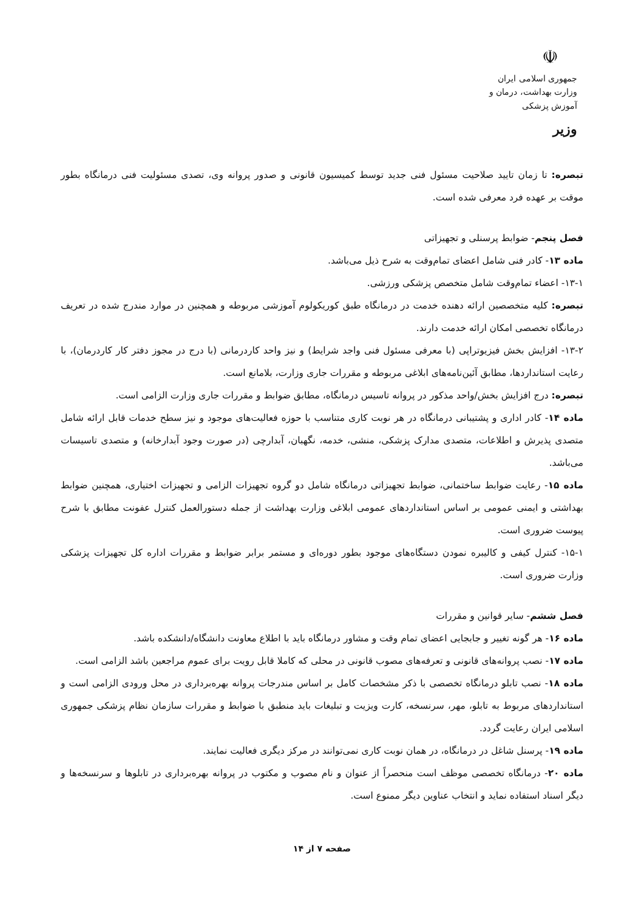☫
جمهوری اسلامی ایران
وزارت بهداشت، درمان و آموزش پزشکی
وزیر
تبصره: تا زمان تایید صلاحیت مسئول فنی جدید توسط کمیسیون قانونی و صدور پروانه وی، تصدی مسئولیت فنی درمانگاه بطور موقت بر عهده فرد معرفی شده است.
فصل پنجم- ضوابط پرسنلی و تجهیزاتی
ماده ۱۳- کادر فنی شامل اعضای تمام‌وقت به شرح ذیل می‌باشد.
۱۳-۱- اعضاء تمام‌وقت شامل متخصص پزشکی ورزشی.
تبصره: کلیه متخصصین ارائه دهنده خدمت در درمانگاه طبق کوریکولوم آموزشی مربوطه و همچنین در موارد مندرج شده در تعریف درمانگاه تخصصی امکان ارائه خدمت دارند.
۱۳-۲- افزایش بخش فیزیوتراپی (با معرفی مسئول فنی واجد شرایط) و نیز واحد کاردرمانی (با درج در مجوز دفتر کار کاردرمان)، با رعایت استانداردها، مطابق آئین‌نامه‌های ابلاغی مربوطه و مقررات جاری وزارت، بلامانع است.
تبصره: درج افزایش بخش/واحد مذکور در پروانه تاسیس درمانگاه، مطابق ضوابط و مقررات جاری وزارت الزامی است.
ماده ۱۴- کادر اداری و پشتیبانی درمانگاه در هر نوبت کاری متناسب با حوزه فعالیت‌های موجود و نیز سطح خدمات قابل ارائه شامل متصدی پذیرش و اطلاعات، متصدی مدارک پزشکی، منشی، خدمه، نگهبان، آبدارچی (در صورت وجود آبدارخانه) و متصدی تاسیسات می‌باشد.
ماده ۱۵- رعایت ضوابط ساختمانی، ضوابط تجهیزاتی درمانگاه شامل دو گروه تجهیزات الزامی و تجهیزات اختیاری، همچنین ضوابط بهداشتی و ایمنی عمومی بر اساس استانداردهای عمومی ابلاغی وزارت بهداشت از جمله دستورالعمل کنترل عفونت مطابق با شرح پیوست ضروری است.
۱۵-۱- کنترل کیفی و کالیبره نمودن دستگاه‌های موجود بطور دوره‌ای و مستمر برابر ضوابط و مقررات اداره کل تجهیزات پزشکی وزارت ضروری است.
فصل ششم- سایر قوانین و مقررات
ماده ۱۶- هر گونه تغییر و جابجایی اعضای تمام وقت و مشاور درمانگاه باید با اطلاع معاونت دانشگاه/دانشکده باشد.
ماده ۱۷- نصب پروانه‌های قانونی و تعرفه‌های مصوب قانونی در محلی که کاملا قابل رویت برای عموم مراجعین باشد الزامی است.
ماده ۱۸- نصب تابلو درمانگاه تخصصی با ذکر مشخصات کامل بر اساس مندرجات پروانه بهره‌برداری در محل ورودی الزامی است و استانداردهای مربوط به تابلو، مهر، سرنسخه، کارت ویزیت و تبلیغات باید منطبق با ضوابط و مقررات سازمان نظام پزشکی جمهوری اسلامی ایران رعایت گردد.
ماده ۱۹- پرسنل شاغل در درمانگاه، در همان نوبت کاری نمی‌توانند در مرکز دیگری فعالیت نمایند.
ماده ۲۰- درمانگاه تخصصی موظف است منحصراً از عنوان و نام مصوب و مکتوب در پروانه بهره‌برداری در تابلوها و سرنسخه‌ها و دیگر اسناد استفاده نماید و انتخاب عناوین دیگر ممنوع است.
صفحه ۷ از ۱۴